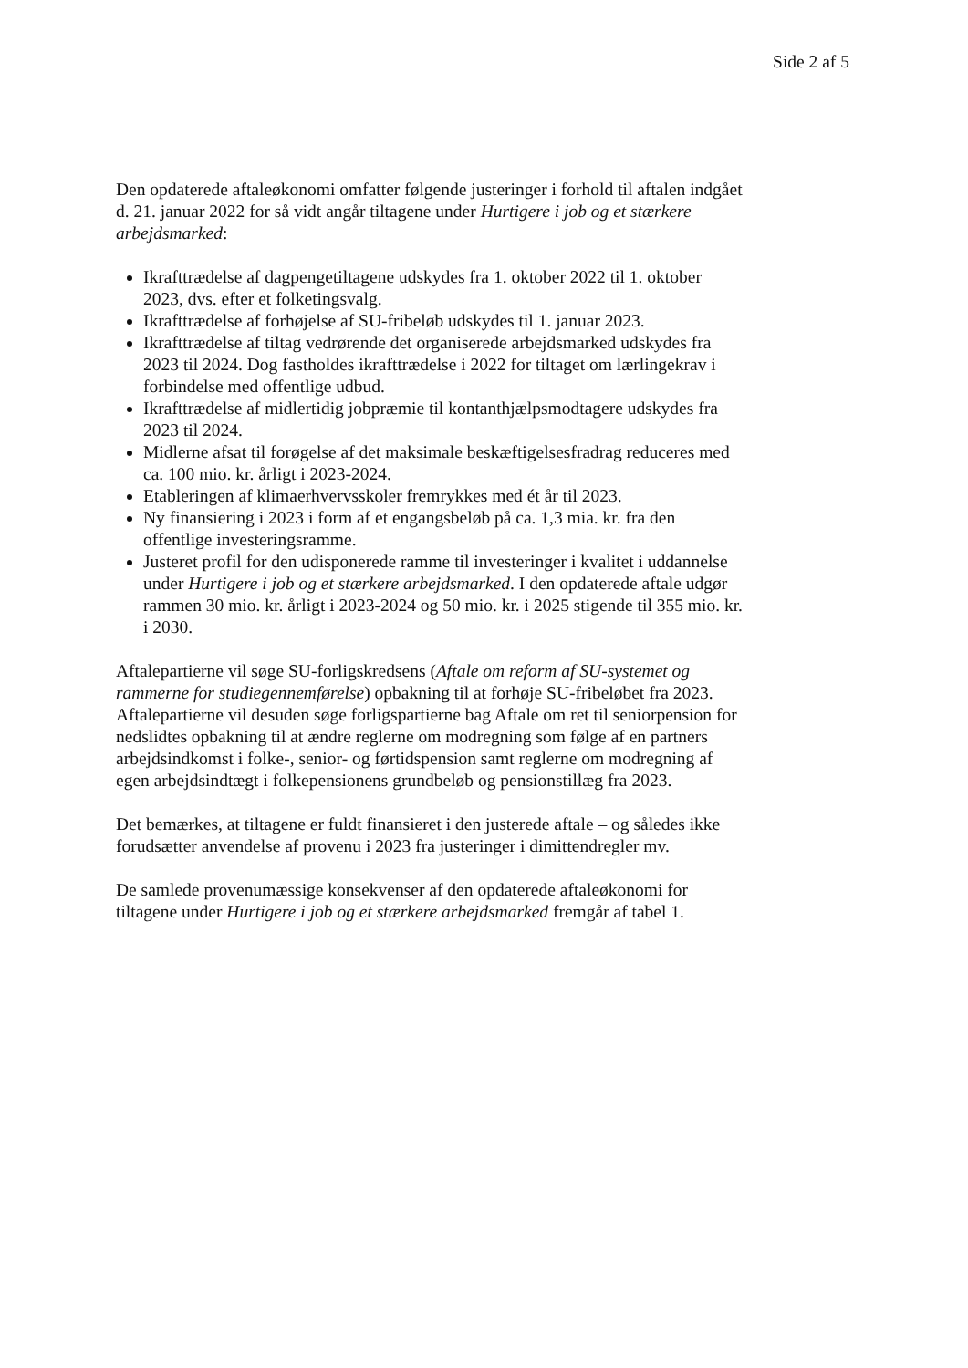Side 2 af 5
Den opdaterede aftaleøkonomi omfatter følgende justeringer i forhold til aftalen indgået d. 21. januar 2022 for så vidt angår tiltagene under Hurtigere i job og et stærkere arbejdsmarked:
Ikrafttrædelse af dagpengetiltagene udskydes fra 1. oktober 2022 til 1. oktober 2023, dvs. efter et folketingsvalg.
Ikrafttrædelse af forhøjelse af SU-fribeløb udskydes til 1. januar 2023.
Ikrafttrædelse af tiltag vedrørende det organiserede arbejdsmarked udskydes fra 2023 til 2024. Dog fastholdes ikrafttrædelse i 2022 for tiltaget om lærlingekrav i forbindelse med offentlige udbud.
Ikrafttrædelse af midlertidig jobpræmie til kontanthjælpsmodtagere udskydes fra 2023 til 2024.
Midlerne afsat til forøgelse af det maksimale beskæftigelsesfradrag reduceres med ca. 100 mio. kr. årligt i 2023-2024.
Etableringen af klimaerhvervsskoler fremrykkes med ét år til 2023.
Ny finansiering i 2023 i form af et engangsbeløb på ca. 1,3 mia. kr. fra den offentlige investeringsramme.
Justeret profil for den udisponerede ramme til investeringer i kvalitet i uddannelse under Hurtigere i job og et stærkere arbejdsmarked. I den opdaterede aftale udgør rammen 30 mio. kr. årligt i 2023-2024 og 50 mio. kr. i 2025 stigende til 355 mio. kr. i 2030.
Aftalepartierne vil søge SU-forligskredsens (Aftale om reform af SU-systemet og rammerne for studiegennemførelse) opbakning til at forhøje SU-fribeløbet fra 2023. Aftalepartierne vil desuden søge forligspartierne bag Aftale om ret til seniorpension for nedslidtes opbakning til at ændre reglerne om modregning som følge af en partners arbejdsindkomst i folke-, senior- og førtidspension samt reglerne om modregning af egen arbejdsindtægt i folkepensionens grundbeløb og pensionstillæg fra 2023.
Det bemærkes, at tiltagene er fuldt finansieret i den justerede aftale – og således ikke forudsætter anvendelse af provenu i 2023 fra justeringer i dimittendregler mv.
De samlede provenumæssige konsekvenser af den opdaterede aftaleøkonomi for tiltagene under Hurtigere i job og et stærkere arbejdsmarked fremgår af tabel 1.